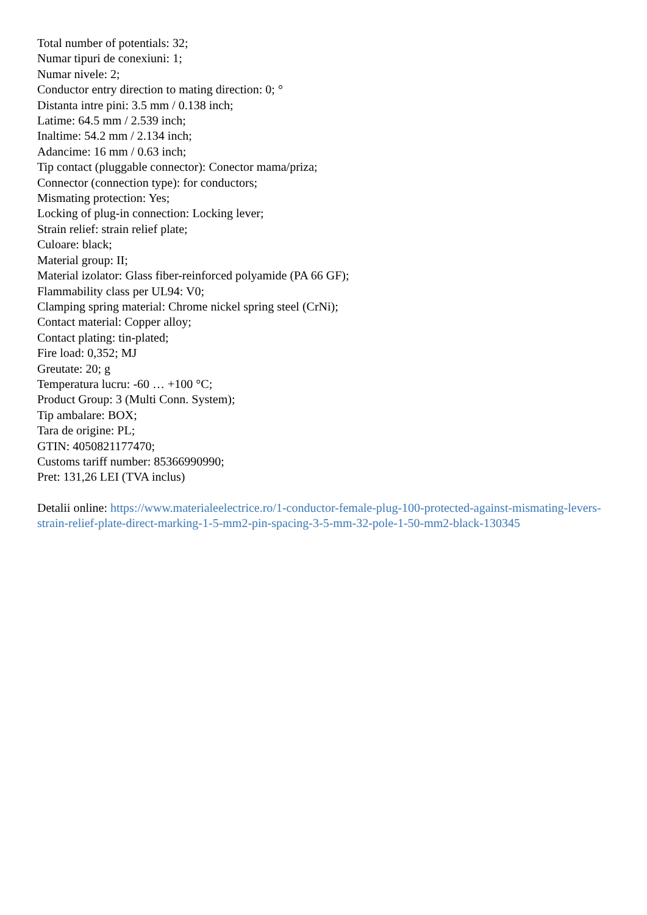Total number of potentials: 32;
Numar tipuri de conexiuni: 1;
Numar nivele: 2;
Conductor entry direction to mating direction: 0; °
Distanta intre pini: 3.5 mm / 0.138 inch;
Latime: 64.5 mm / 2.539 inch;
Inaltime: 54.2 mm / 2.134 inch;
Adancime: 16 mm / 0.63 inch;
Tip contact (pluggable connector): Conector mama/priza;
Connector (connection type): for conductors;
Mismating protection: Yes;
Locking of plug-in connection: Locking lever;
Strain relief: strain relief plate;
Culoare: black;
Material group: II;
Material izolator: Glass fiber-reinforced polyamide (PA 66 GF);
Flammability class per UL94: V0;
Clamping spring material: Chrome nickel spring steel (CrNi);
Contact material: Copper alloy;
Contact plating: tin-plated;
Fire load: 0,352; MJ
Greutate: 20; g
Temperatura lucru: -60 … +100 °C;
Product Group: 3 (Multi Conn. System);
Tip ambalare: BOX;
Tara de origine: PL;
GTIN: 4050821177470;
Customs tariff number: 85366990990;
Pret: 131,26 LEI (TVA inclus)
Detalii online: https://www.materialeelectrice.ro/1-conductor-female-plug-100-protected-against-mismating-levers-strain-relief-plate-direct-marking-1-5-mm2-pin-spacing-3-5-mm-32-pole-1-50-mm2-black-130345